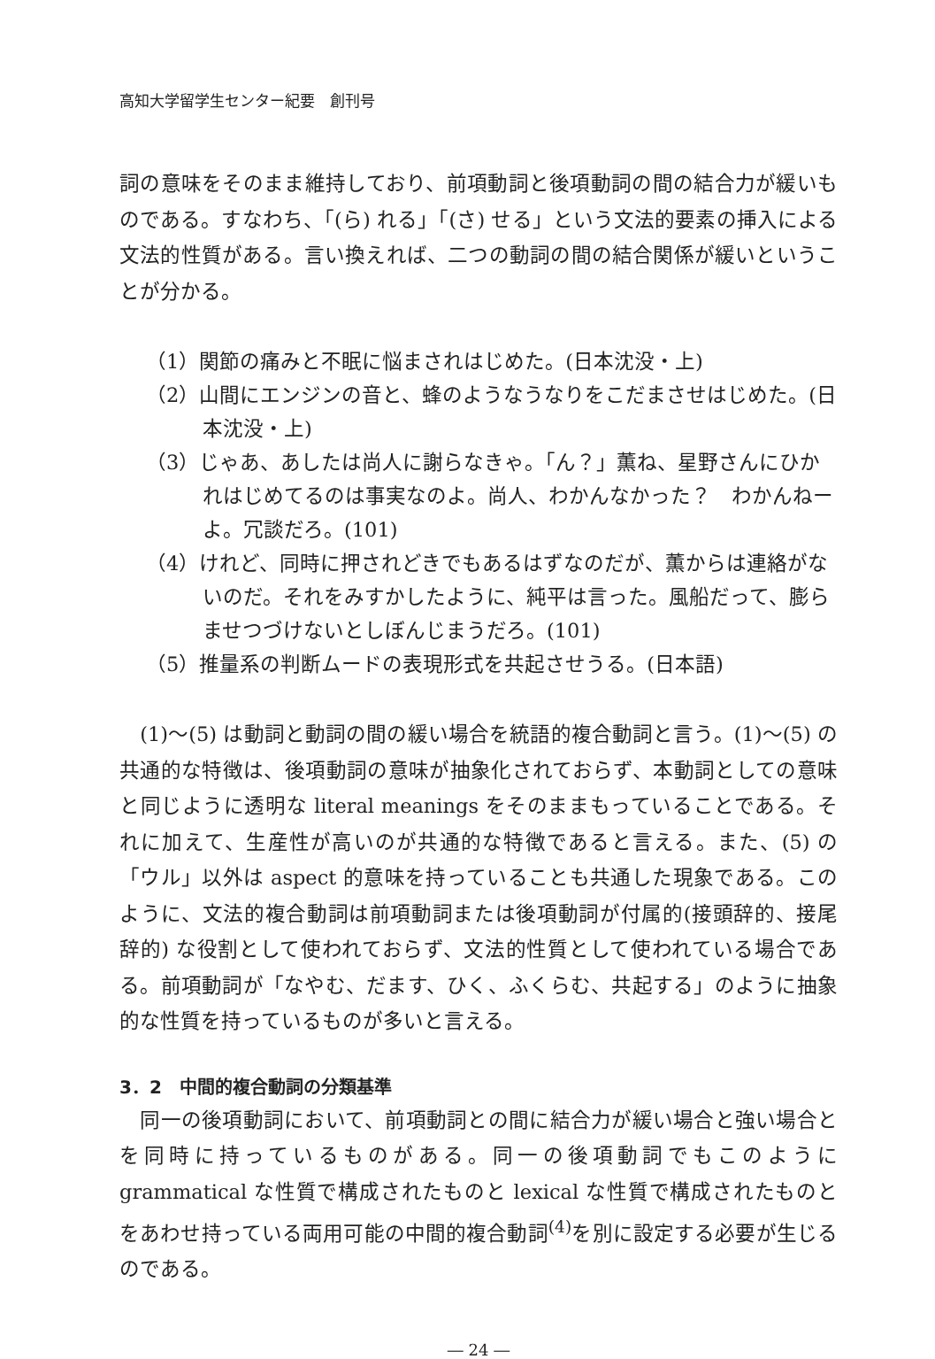高知大学留学生センター紀要　創刊号
詞の意味をそのまま維持しており、前項動詞と後項動詞の間の結合力が緩いものである。すなわち、「(ら) れる」「(さ) せる」という文法的要素の挿入による文法的性質がある。言い換えれば、二つの動詞の間の結合関係が緩いということが分かる。
（1）関節の痛みと不眠に悩まされはじめた。(日本沈没・上)
（2）山間にエンジンの音と、蜂のようなうなりをこだまさせはじめた。(日本沈没・上)
（3）じゃあ、あしたは尚人に謝らなきゃ。「ん？」薫ね、星野さんにひかれはじめてるのは事実なのよ。尚人、わかんなかった？　わかんねーよ。冗談だろ。(101)
（4）けれど、同時に押されどきでもあるはずなのだが、薫からは連絡がないのだ。それをみすかしたように、純平は言った。風船だって、膨らませつづけないとしぼんじまうだろ。(101)
（5）推量系の判断ムードの表現形式を共起させうる。(日本語)
　(1)～(5) は動詞と動詞の間の緩い場合を統語的複合動詞と言う。(1)～(5) の共通的な特徴は、後項動詞の意味が抽象化されておらず、本動詞としての意味と同じように透明な literal meanings をそのままもっていることである。それに加えて、生産性が高いのが共通的な特徴であると言える。また、(5) の「ウル」以外は aspect 的意味を持っていることも共通した現象である。このように、文法的複合動詞は前項動詞または後項動詞が付属的(接頭辞的、接尾辞的) な役割として使われておらず、文法的性質として使われている場合である。前項動詞が「なやむ、だます、ひく、ふくらむ、共起する」のように抽象的な性質を持っているものが多いと言える。
3．2　中間的複合動詞の分類基準
　同一の後項動詞において、前項動詞との間に結合力が緩い場合と強い場合とを同時に持っているものがある。同一の後項動詞でもこのように grammatical な性質で構成されたものと lexical な性質で構成されたものとをあわせ持っている両用可能の中間的複合動詞<sup>(4)</sup>を別に設定する必要が生じるのである。
― 24 ―